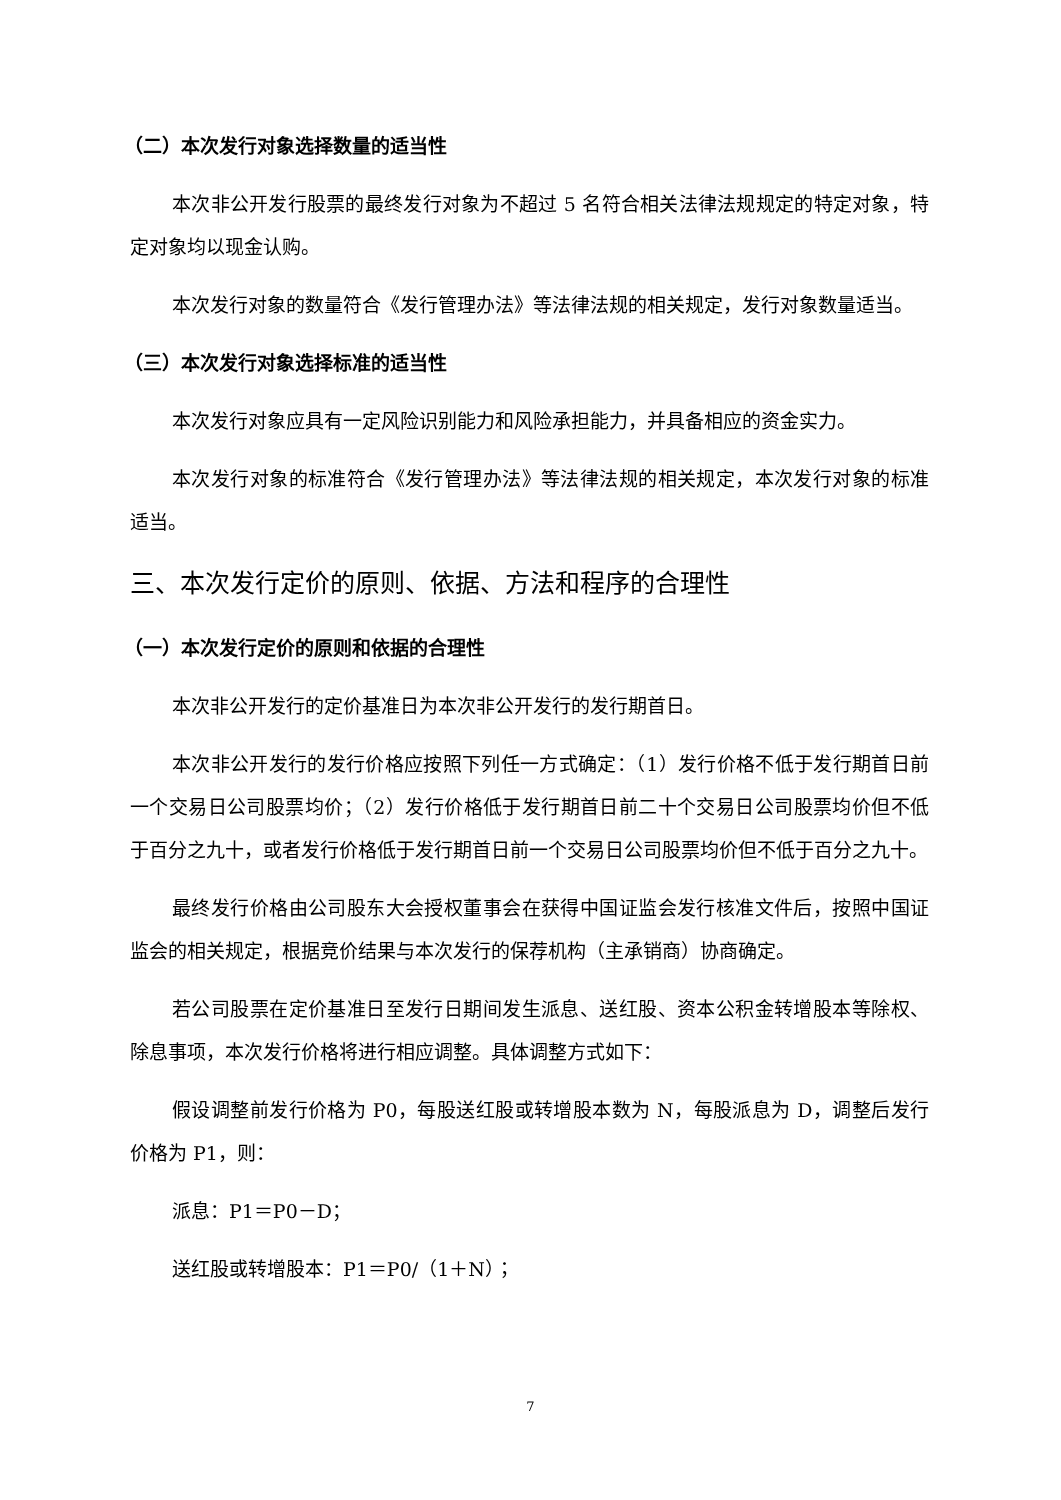（二）本次发行对象选择数量的适当性
本次非公开发行股票的最终发行对象为不超过 5 名符合相关法律法规规定的特定对象，特定对象均以现金认购。
本次发行对象的数量符合《发行管理办法》等法律法规的相关规定，发行对象数量适当。
（三）本次发行对象选择标准的适当性
本次发行对象应具有一定风险识别能力和风险承担能力，并具备相应的资金实力。
本次发行对象的标准符合《发行管理办法》等法律法规的相关规定，本次发行对象的标准适当。
三、本次发行定价的原则、依据、方法和程序的合理性
（一）本次发行定价的原则和依据的合理性
本次非公开发行的定价基准日为本次非公开发行的发行期首日。
本次非公开发行的发行价格应按照下列任一方式确定：（1）发行价格不低于发行期首日前一个交易日公司股票均价；（2）发行价格低于发行期首日前二十个交易日公司股票均价但不低于百分之九十，或者发行价格低于发行期首日前一个交易日公司股票均价但不低于百分之九十。
最终发行价格由公司股东大会授权董事会在获得中国证监会发行核准文件后，按照中国证监会的相关规定，根据竞价结果与本次发行的保荐机构（主承销商）协商确定。
若公司股票在定价基准日至发行日期间发生派息、送红股、资本公积金转增股本等除权、除息事项，本次发行价格将进行相应调整。具体调整方式如下：
假设调整前发行价格为 P0，每股送红股或转增股本数为 N，每股派息为 D，调整后发行价格为 P1，则：
派息：P1＝P0－D；
送红股或转增股本：P1＝P0/（1＋N）；
7